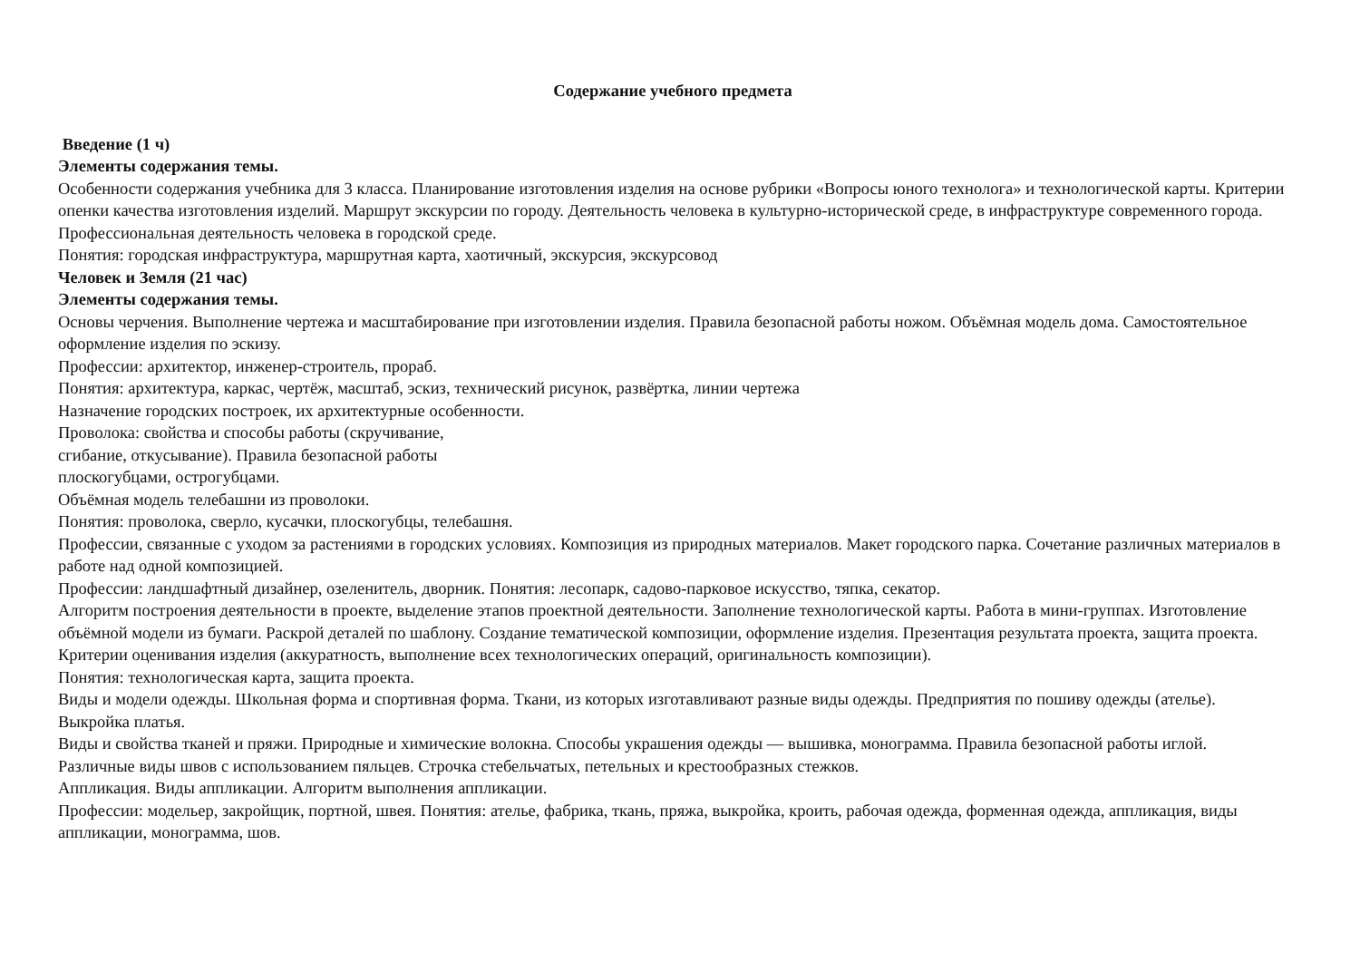Содержание учебного предмета
Введение (1 ч)
Элементы содержания темы.
Особенности содержания учебника для 3 класса. Планирование изготовления изделия на основе рубрики «Вопросы юного технолога» и технологической карты. Критерии опенки качества изготовления изделий. Маршрут экскурсии по городу. Деятельность человека в культурно-исторической среде, в инфраструктуре современного города. Профессиональная деятельность человека в городской среде.
Понятия: городская инфраструктура, маршрутная карта, хаотичный, экскурсия, экскурсовод
Человек и Земля (21 час)
Элементы содержания темы.
Основы черчения. Выполнение чертежа и масштабирование при изготовлении изделия. Правила безопасной работы ножом. Объёмная модель дома. Самостоятельное оформление изделия по эскизу.
Профессии: архитектор, инженер-строитель, прораб.
Понятия: архитектура, каркас, чертёж, масштаб, эскиз, технический рисунок, развёртка, линии чертежа
Назначение городских построек, их архитектурные особенности.
Проволока: свойства и способы работы (скручивание,
сгибание, откусывание). Правила безопасной работы
плоскогубцами, острогубцами.
Объёмная модель телебашни из проволоки.
Понятия: проволока, сверло, кусачки, плоскогубцы, телебашня.
Профессии, связанные с уходом за растениями в городских условиях. Композиция из природных материалов. Макет городского парка. Сочетание различных материалов в работе над одной композицией.
Профессии: ландшафтный дизайнер, озеленитель, дворник. Понятия: лесопарк, садово-парковое искусство, тяпка, секатор.
Алгоритм построения деятельности в проекте, выделение этапов проектной деятельности. Заполнение технологической карты. Работа в мини-группах. Изготовление объёмной модели из бумаги. Раскрой деталей по шаблону. Создание тематической композиции, оформление изделия. Презентация результата проекта, защита проекта. Критерии оценивания изделия (аккуратность, выполнение всех технологических операций, оригинальность композиции).
Понятия: технологическая карта, защита проекта.
Виды и модели одежды. Школьная форма и спортивная форма. Ткани, из которых изготавливают разные виды одежды. Предприятия по пошиву одежды (ателье). Выкройка платья.
Виды и свойства тканей и пряжи. Природные и химические волокна. Способы украшения одежды — вышивка, монограмма. Правила безопасной работы иглой. Различные виды швов с использованием пяльцев. Строчка стебельчатых, петельных и крестообразных стежков.
Аппликация. Виды аппликации. Алгоритм выполнения аппликации.
Профессии: модельер, закройщик, портной, швея. Понятия: ателье, фабрика, ткань, пряжа, выкройка, кроить, рабочая одежда, форменная одежда, аппликация, виды аппликации, монограмма, шов.